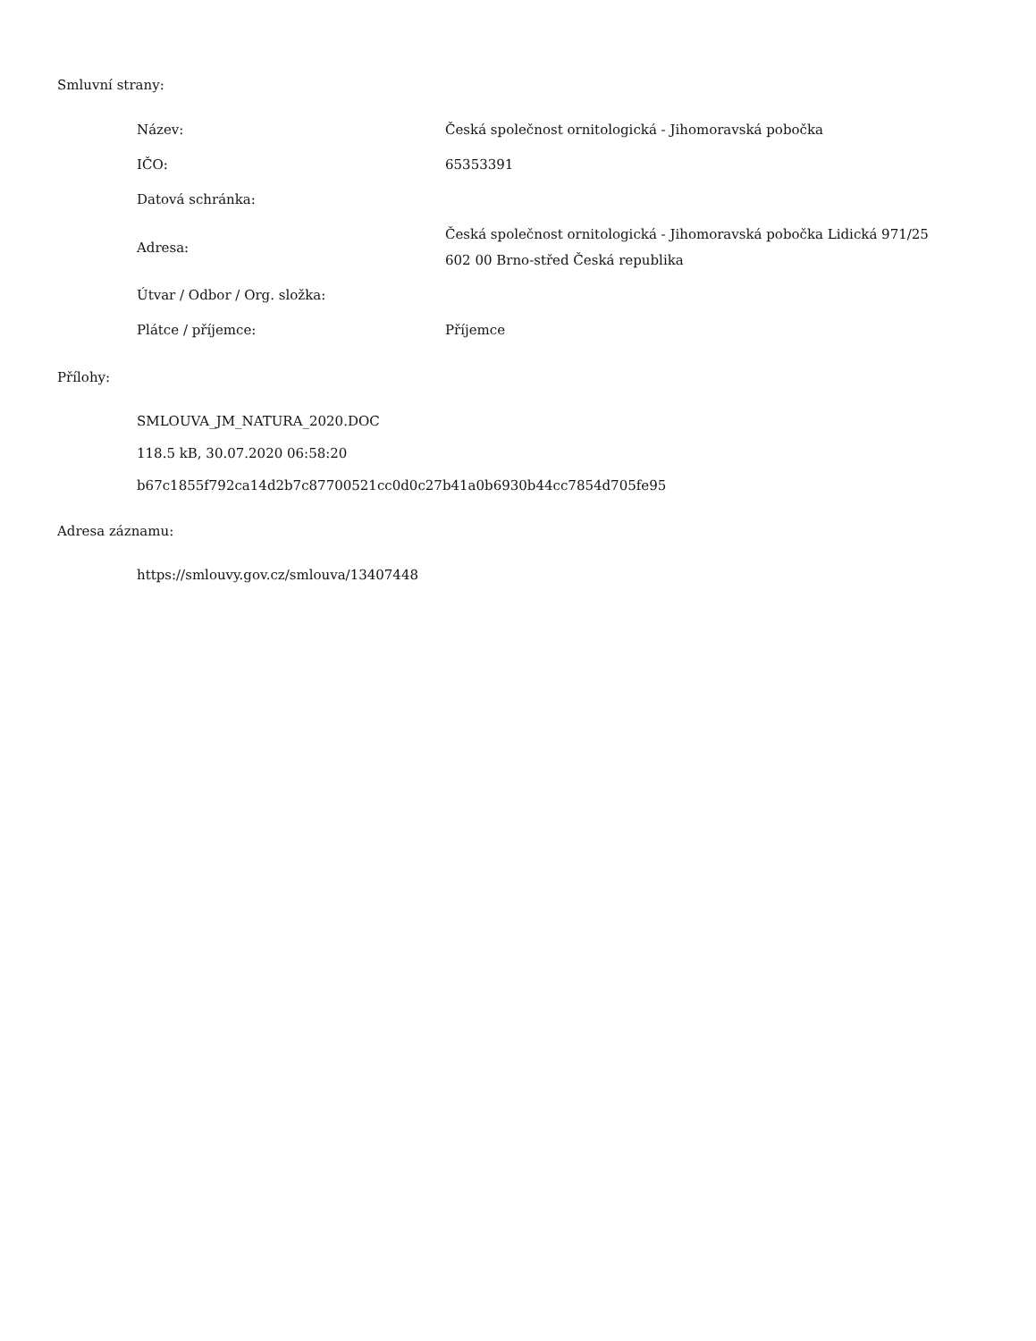Smluvní strany:
| Název: | Česká společnost ornitologická - Jihomoravská pobočka |
| IČO: | 65353391 |
| Datová schránka: | |
| Adresa: | Česká společnost ornitologická - Jihomoravská pobočka Lidická 971/25 602 00 Brno-střed Česká republika |
| Útvar / Odbor / Org. složka: | |
| Plátce / příjemce: | Příjemce |
Přílohy:
SMLOUVA_JM_NATURA_2020.DOC
118.5 kB, 30.07.2020 06:58:20
b67c1855f792ca14d2b7c87700521cc0d0c27b41a0b6930b44cc7854d705fe95
Adresa záznamu:
https://smlouvy.gov.cz/smlouva/13407448